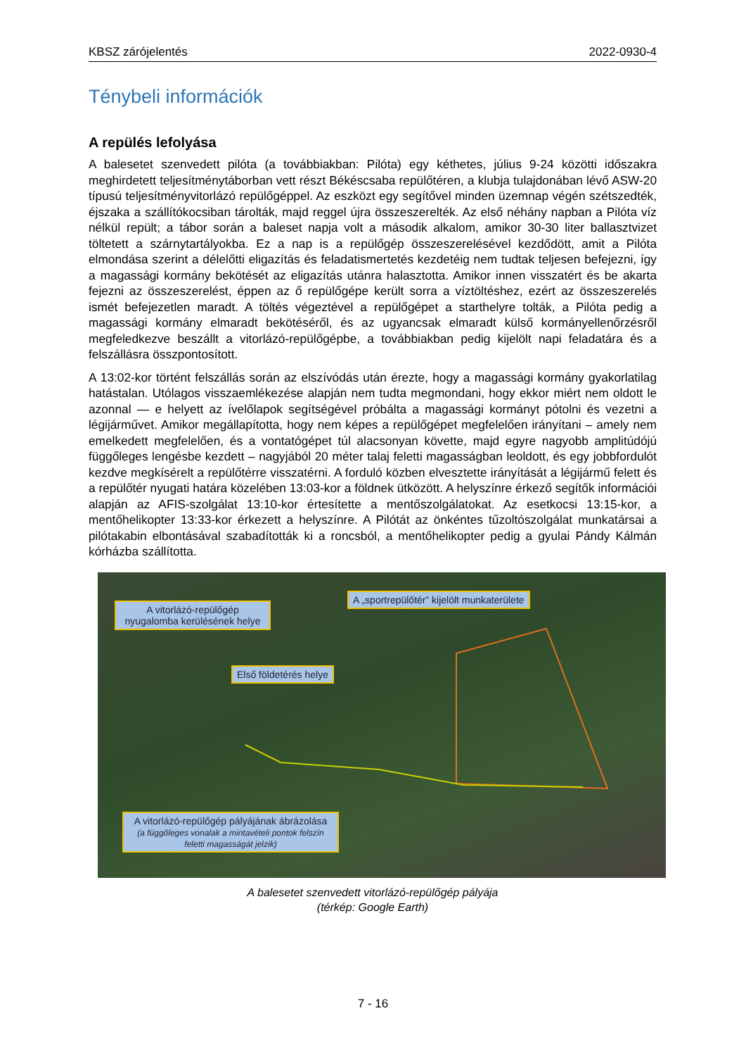KBSZ zárójelentés 2022-0930-4
Ténybeli információk
A repülés lefolyása
A balesetet szenvedett pilóta (a továbbiakban: Pilóta) egy kéthetes, július 9-24 közötti idő­szakra meghirdetett teljesítménytáborban vett részt Békéscsaba repülőtéren, a klubja tulaj­donában lévő ASW-20 típusú teljesítményvitorlázó repülőgéppel. Az eszközt egy segítővel minden üzemnap végén szétszedték, éjszaka a szállítókocsiban tárolták, majd reggel újra összeszerelték. Az első néhány napban a Pilóta víz nélkül repült; a tábor során a baleset napja volt a második alkalom, amikor 30-30 liter ballasztvizet töltetett a szárnytartályokba. Ez a nap is a repülőgép összeszerelésével kezdődött, amit a Pilóta elmondása szerint a délelőtti eligazítás és feladatismertetés kezdetéig nem tudtak teljesen befejezni, így a magassági kormány bekötését az eligazítás utánra halasztotta. Amikor innen visszatért és be akarta fejezni az összeszerelést, éppen az ő repülőgépe került sorra a víztöltéshez, ezért az össze­szerelés ismét befejezetlen maradt. A töltés végeztével a repülőgépet a starthelyre tolták, a Pilóta pedig a magassági kormány elmaradt bekötéséről, és az ugyancsak elmaradt külső kormányellenőrzésről megfeledkezve beszállt a vitorlázó-repülőgépbe, a továbbiakban pedig kijelölt napi feladatára és a felszállásra összpontosított.
A 13:02-kor történt felszállás során az elszívódás után érezte, hogy a magassági kormány gyakorlatilag hatástalan. Utólagos visszaemlékezése alapján nem tudta megmondani, hogy ekkor miért nem oldott le azonnal — e helyett az ívelőlapok segítségével próbálta a magassági kormányt pótolni és vezetni a légijárművet. Amikor megállapította, hogy nem képes a repülő­gépet megfelelően irányítani – amely nem emelkedett megfelelően, és a vontatógépet túl ala­csonyan követte, majd egyre nagyobb amplitúdójú függőleges lengésbe kezdett – nagyjából 20 méter talaj feletti magasságban leoldott, és egy jobbfordulót kezdve megkísérelt a repülő­térre visszatérni. A forduló közben elvesztette irányítását a légijármű felett és a repülőtér nyugati határa közelében 13:03-kor a földnek ütközött. A helyszínre érkező segítők információi alapján az AFIS-szolgálat 13:10-kor értesítette a mentőszolgálatokat. Az esetkocsi 13:15-kor, a mentőhelikopter 13:33-kor érkezett a helyszínre. A Pilótát az önkéntes tűzoltószolgálat munkatársai a pilótakabin elbontásával szabadították ki a roncsból, a mentőhelikopter pedig a gyulai Pándy Kálmán kórházba szállította.
A vitorlázó-repülőgép nyugalomba kerülésének helye
A „sportrepülőtér” kijelölt munkaterülete
Első földetérés helye
A vitorlázó-repülőgép pályájának ábrázolása
(a függőleges vonalak a mintavételi pontok felszín feletti magasságát jelzik)
A balesetet szenvedett vitorlázó-repülőgép pályája
(térkép: Google Earth)
7 - 16